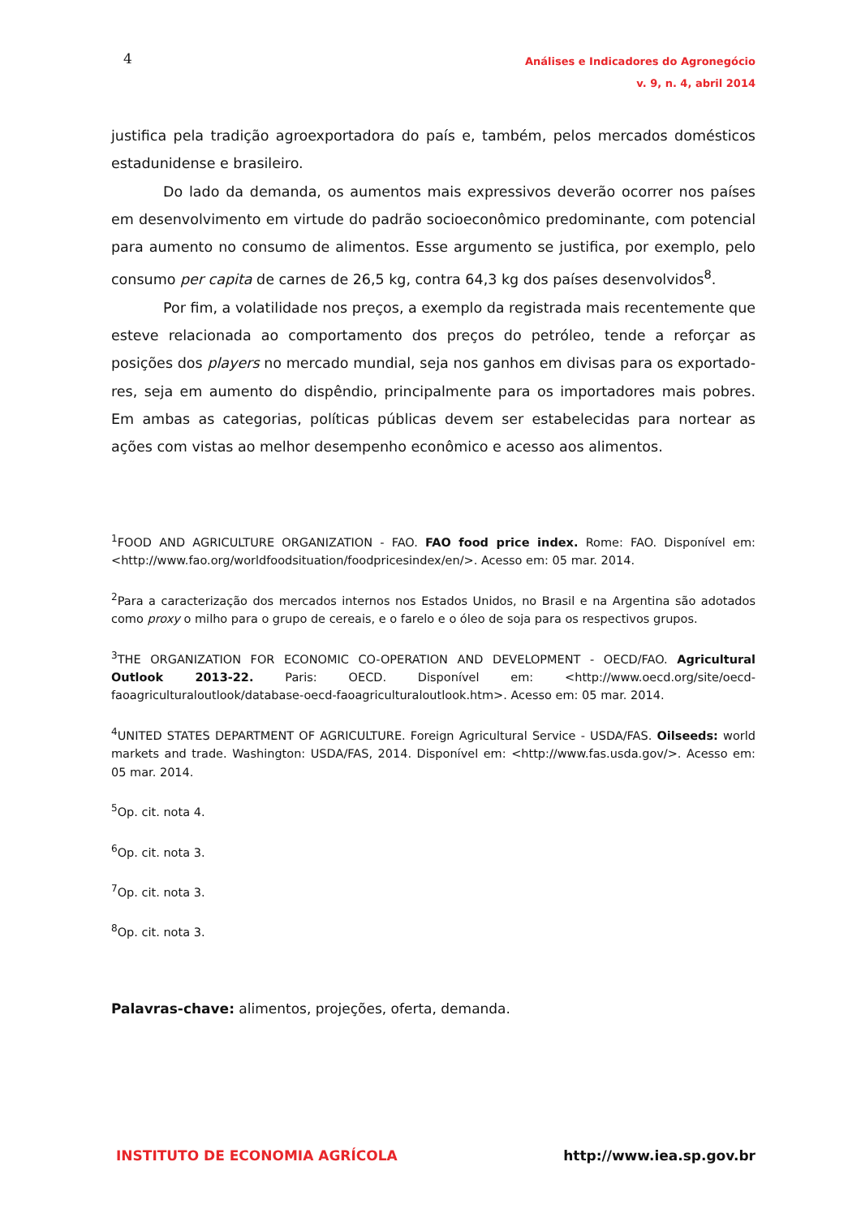4
Análises e Indicadores do Agronegócio
v. 9, n. 4, abril 2014
justifica pela tradição agroexportadora do país e, também, pelos mercados domésticos estadunidense e brasileiro.
Do lado da demanda, os aumentos mais expressivos deverão ocorrer nos países em desenvolvimento em virtude do padrão socioeconômico predominante, com potencial para aumento no consumo de alimentos. Esse argumento se justifica, por exemplo, pelo consumo per capita de carnes de 26,5 kg, contra 64,3 kg dos países desenvolvidos<sup>8</sup>.
Por fim, a volatilidade nos preços, a exemplo da registrada mais recentemente que esteve relacionada ao comportamento dos preços do petróleo, tende a reforçar as posições dos players no mercado mundial, seja nos ganhos em divisas para os exportado-res, seja em aumento do dispêndio, principalmente para os importadores mais pobres. Em ambas as categorias, políticas públicas devem ser estabelecidas para nortear as ações com vistas ao melhor desempenho econômico e acesso aos alimentos.
<sup>1</sup> FOOD AND AGRICULTURE ORGANIZATION - FAO. FAO food price index. Rome: FAO. Disponível em: <http://www.fao.org/worldfoodsituation/foodpricesindex/en/>. Acesso em: 05 mar. 2014.
<sup>2</sup> Para a caracterização dos mercados internos nos Estados Unidos, no Brasil e na Argentina são adotados como proxy o milho para o grupo de cereais, e o farelo e o óleo de soja para os respectivos grupos.
<sup>3</sup> THE ORGANIZATION FOR ECONOMIC CO-OPERATION AND DEVELOPMENT - OECD/FAO. Agricultural Outlook 2013-22. Paris: OECD. Disponível em: <http://www.oecd.org/site/oecd-faoagriculturaloutlook/database-oecd-faoagriculturaloutlook.htm>. Acesso em: 05 mar. 2014.
<sup>4</sup> UNITED STATES DEPARTMENT OF AGRICULTURE. Foreign Agricultural Service - USDA/FAS. Oilseeds: world markets and trade. Washington: USDA/FAS, 2014. Disponível em: <http://www.fas.usda.gov/>. Acesso em: 05 mar. 2014.
<sup>5</sup> Op. cit. nota 4.
<sup>6</sup> Op. cit. nota 3.
<sup>7</sup> Op. cit. nota 3.
<sup>8</sup> Op. cit. nota 3.
Palavras-chave: alimentos, projeções, oferta, demanda.
INSTITUTO DE ECONOMIA AGRÍCOLA http://www.iea.sp.gov.br